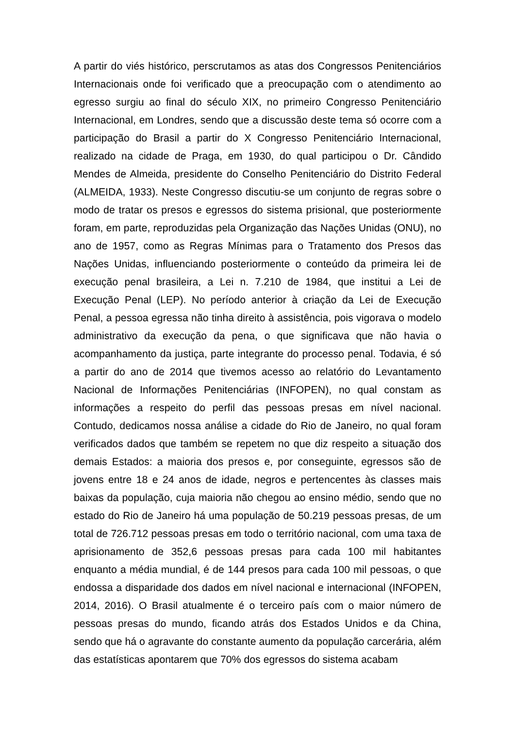A partir do viés histórico, perscrutamos as atas dos Congressos Penitenciários Internacionais onde foi verificado que a preocupação com o atendimento ao egresso surgiu ao final do século XIX, no primeiro Congresso Penitenciário Internacional, em Londres, sendo que a discussão deste tema só ocorre com a participação do Brasil a partir do X Congresso Penitenciário Internacional, realizado na cidade de Praga, em 1930, do qual participou o Dr. Cândido Mendes de Almeida, presidente do Conselho Penitenciário do Distrito Federal (ALMEIDA, 1933). Neste Congresso discutiu-se um conjunto de regras sobre o modo de tratar os presos e egressos do sistema prisional, que posteriormente foram, em parte, reproduzidas pela Organização das Nações Unidas (ONU), no ano de 1957, como as Regras Mínimas para o Tratamento dos Presos das Nações Unidas, influenciando posteriormente o conteúdo da primeira lei de execução penal brasileira, a Lei n. 7.210 de 1984, que institui a Lei de Execução Penal (LEP). No período anterior à criação da Lei de Execução Penal, a pessoa egressa não tinha direito à assistência, pois vigorava o modelo administrativo da execução da pena, o que significava que não havia o acompanhamento da justiça, parte integrante do processo penal. Todavia, é só a partir do ano de 2014 que tivemos acesso ao relatório do Levantamento Nacional de Informações Penitenciárias (INFOPEN), no qual constam as informações a respeito do perfil das pessoas presas em nível nacional. Contudo, dedicamos nossa análise a cidade do Rio de Janeiro, no qual foram verificados dados que também se repetem no que diz respeito a situação dos demais Estados: a maioria dos presos e, por conseguinte, egressos são de jovens entre 18 e 24 anos de idade, negros e pertencentes às classes mais baixas da população, cuja maioria não chegou ao ensino médio, sendo que no estado do Rio de Janeiro há uma população de 50.219 pessoas presas, de um total de 726.712 pessoas presas em todo o território nacional, com uma taxa de aprisionamento de 352,6 pessoas presas para cada 100 mil habitantes enquanto a média mundial, é de 144 presos para cada 100 mil pessoas, o que endossa a disparidade dos dados em nível nacional e internacional (INFOPEN, 2014, 2016). O Brasil atualmente é o terceiro país com o maior número de pessoas presas do mundo, ficando atrás dos Estados Unidos e da China, sendo que há o agravante do constante aumento da população carcerária, além das estatísticas apontarem que 70% dos egressos do sistema acabam